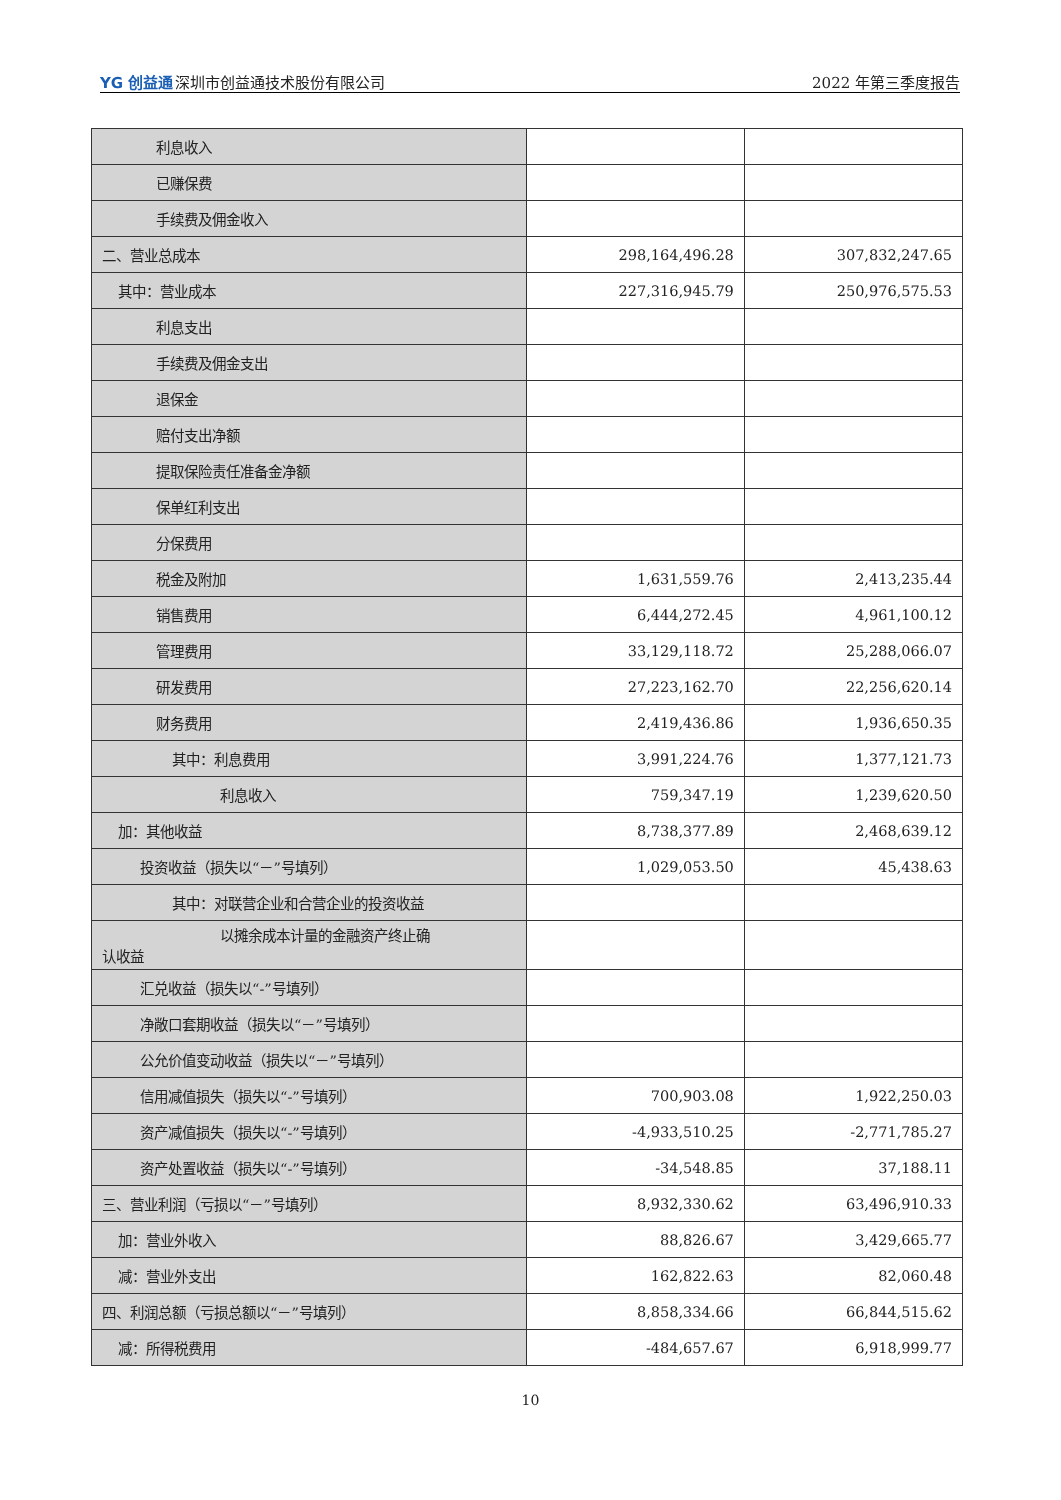YG 创益通深圳市创益通技术股份有限公司
2022 年第三季度报告
| 利息收入 | | |
| 已赚保费 | | |
| 手续费及佣金收入 | | |
| 二、营业总成本 | 298,164,496.28 | 307,832,247.65 |
| 其中：营业成本 | 227,316,945.79 | 250,976,575.53 |
| 利息支出 | | |
| 手续费及佣金支出 | | |
| 退保金 | | |
| 赔付支出净额 | | |
| 提取保险责任准备金净额 | | |
| 保单红利支出 | | |
| 分保费用 | | |
| 税金及附加 | 1,631,559.76 | 2,413,235.44 |
| 销售费用 | 6,444,272.45 | 4,961,100.12 |
| 管理费用 | 33,129,118.72 | 25,288,066.07 |
| 研发费用 | 27,223,162.70 | 22,256,620.14 |
| 财务费用 | 2,419,436.86 | 1,936,650.35 |
| 其中：利息费用 | 3,991,224.76 | 1,377,121.73 |
| 利息收入 | 759,347.19 | 1,239,620.50 |
| 加：其他收益 | 8,738,377.89 | 2,468,639.12 |
| 投资收益（损失以“－”号填列） | 1,029,053.50 | 45,438.63 |
| 其中：对联营企业和合营企业的投资收益 | | |
| 以摊余成本计量的金融资产终止确 认收益 | | |
| 汇兑收益（损失以“-”号填列） | | |
| 净敞口套期收益（损失以“－”号填列） | | |
| 公允价值变动收益（损失以“－”号填列） | | |
| 信用减值损失（损失以“-”号填列） | 700,903.08 | 1,922,250.03 |
| 资产减值损失（损失以“-”号填列） | -4,933,510.25 | -2,771,785.27 |
| 资产处置收益（损失以“-”号填列） | -34,548.85 | 37,188.11 |
| 三、营业利润（亏损以“－”号填列） | 8,932,330.62 | 63,496,910.33 |
| 加：营业外收入 | 88,826.67 | 3,429,665.77 |
| 减：营业外支出 | 162,822.63 | 82,060.48 |
| 四、利润总额（亏损总额以“－”号填列） | 8,858,334.66 | 66,844,515.62 |
| 减：所得税费用 | -484,657.67 | 6,918,999.77 |
10